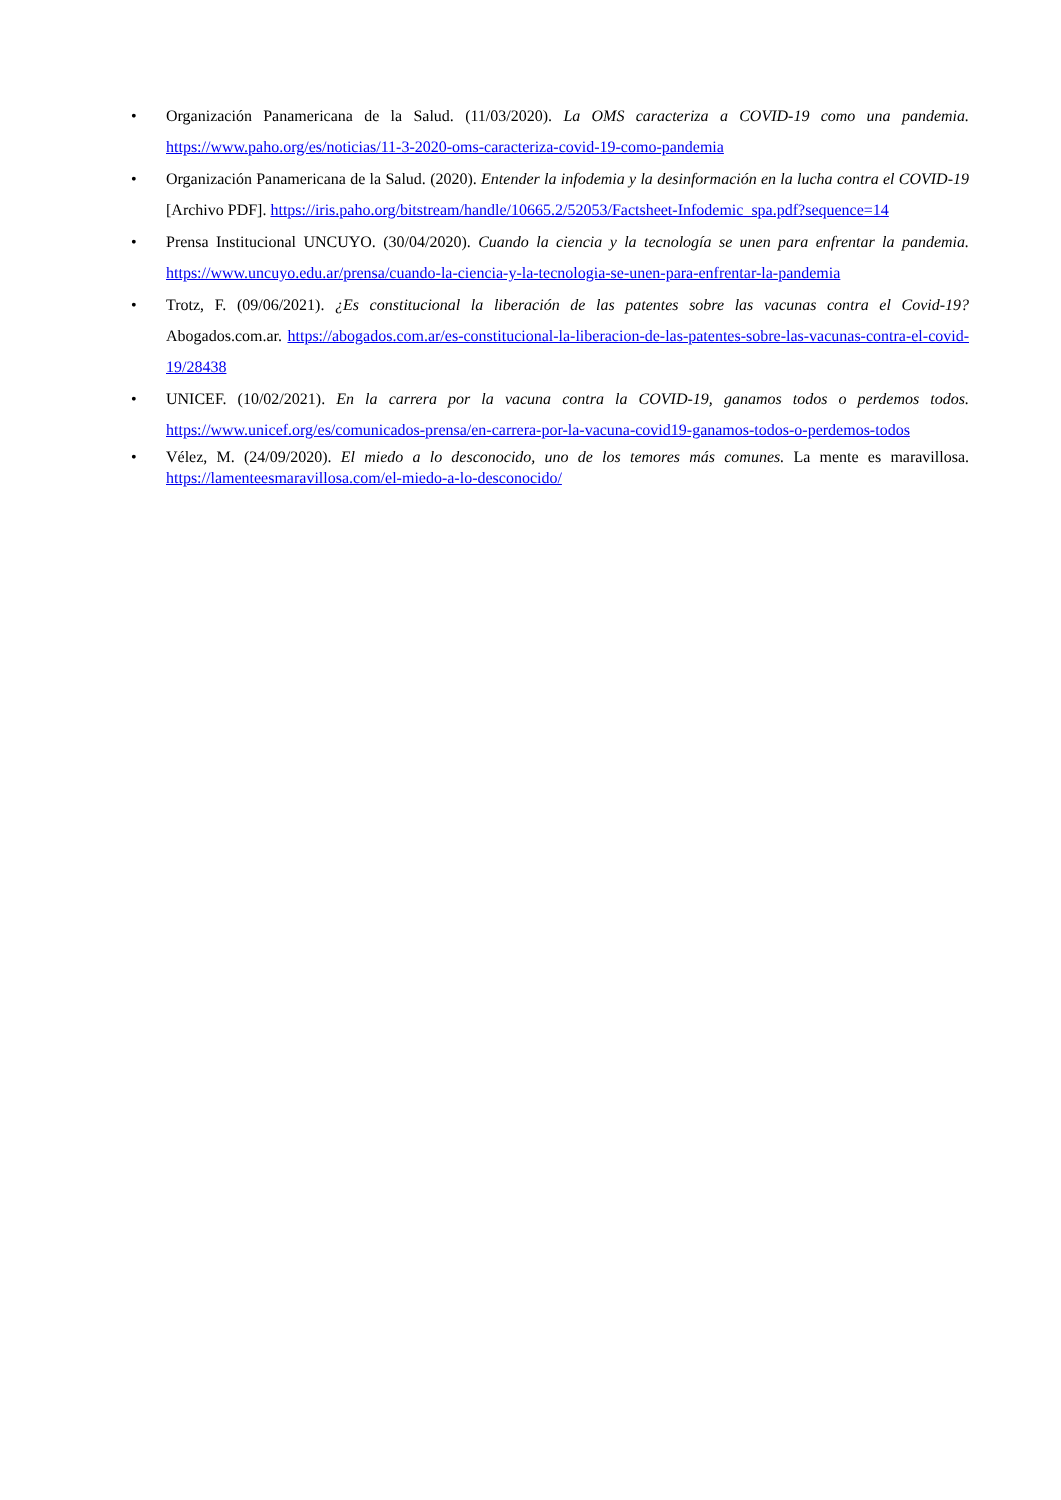• Organización Panamericana de la Salud. (11/03/2020). La OMS caracteriza a COVID-19 como una pandemia. https://www.paho.org/es/noticias/11-3-2020-oms-caracteriza-covid-19-como-pandemia
• Organización Panamericana de la Salud. (2020). Entender la infodemia y la desinformación en la lucha contra el COVID-19 [Archivo PDF]. https://iris.paho.org/bitstream/handle/10665.2/52053/Factsheet-Infodemic_spa.pdf?sequence=14
• Prensa Institucional UNCUYO. (30/04/2020). Cuando la ciencia y la tecnología se unen para enfrentar la pandemia. https://www.uncuyo.edu.ar/prensa/cuando-la-ciencia-y-la-tecnologia-se-unen-para-enfrentar-la-pandemia
• Trotz, F. (09/06/2021). ¿Es constitucional la liberación de las patentes sobre las vacunas contra el Covid-19? Abogados.com.ar. https://abogados.com.ar/es-constitucional-la-liberacion-de-las-patentes-sobre-las-vacunas-contra-el-covid-19/28438
• UNICEF. (10/02/2021). En la carrera por la vacuna contra la COVID-19, ganamos todos o perdemos todos. https://www.unicef.org/es/comunicados-prensa/en-carrera-por-la-vacuna-covid19-ganamos-todos-o-perdemos-todos
• Vélez, M. (24/09/2020). El miedo a lo desconocido, uno de los temores más comunes. La mente es maravillosa. https://lamenteesmaravillosa.com/el-miedo-a-lo-desconocido/